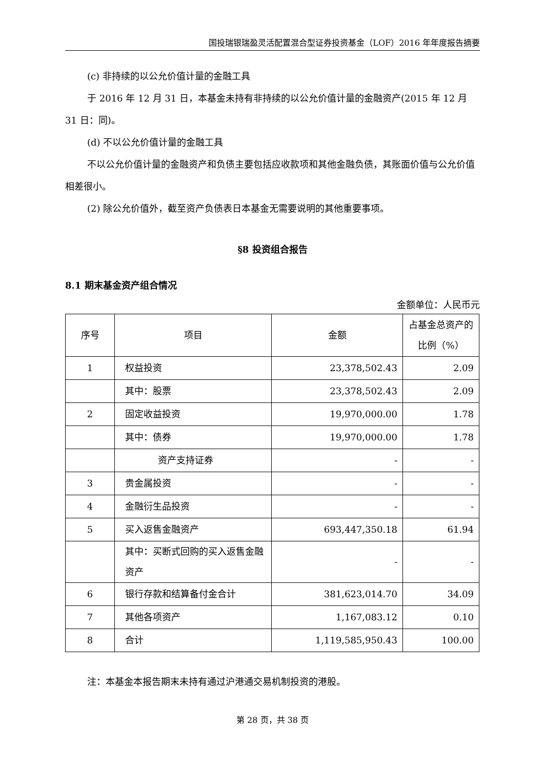国投瑞银瑞盈灵活配置混合型证券投资基金（LOF）2016 年年度报告摘要
(c) 非持续的以公允价值计量的金融工具
于 2016 年 12 月 31 日，本基金未持有非持续的以公允价值计量的金融资产(2015 年 12 月 31 日：同)。
(d) 不以公允价值计量的金融工具
不以公允价值计量的金融资产和负债主要包括应收款项和其他金融负债，其账面价值与公允价值相差很小。
(2) 除公允价值外，截至资产负债表日本基金无需要说明的其他重要事项。
§8 投资组合报告
8.1 期末基金资产组合情况
金额单位：人民币元
| 序号 | 项目 | 金额 | 占基金总资产的比例（%） |
| --- | --- | --- | --- |
| 1 | 权益投资 | 23,378,502.43 | 2.09 |
| | 其中：股票 | 23,378,502.43 | 2.09 |
| 2 | 固定收益投资 | 19,970,000.00 | 1.78 |
| | 其中：债券 | 19,970,000.00 | 1.78 |
| | 资产支持证券 | - | - |
| 3 | 贵金属投资 | - | - |
| 4 | 金融衍生品投资 | - | - |
| 5 | 买入返售金融资产 | 693,447,350.18 | 61.94 |
| | 其中：买断式回购的买入返售金融资产 | - | - |
| 6 | 银行存款和结算备付金合计 | 381,623,014.70 | 34.09 |
| 7 | 其他各项资产 | 1,167,083.12 | 0.10 |
| 8 | 合计 | 1,119,585,950.43 | 100.00 |
注：本基金本报告期末未持有通过沪港通交易机制投资的港股。
第 28 页，共 38 页